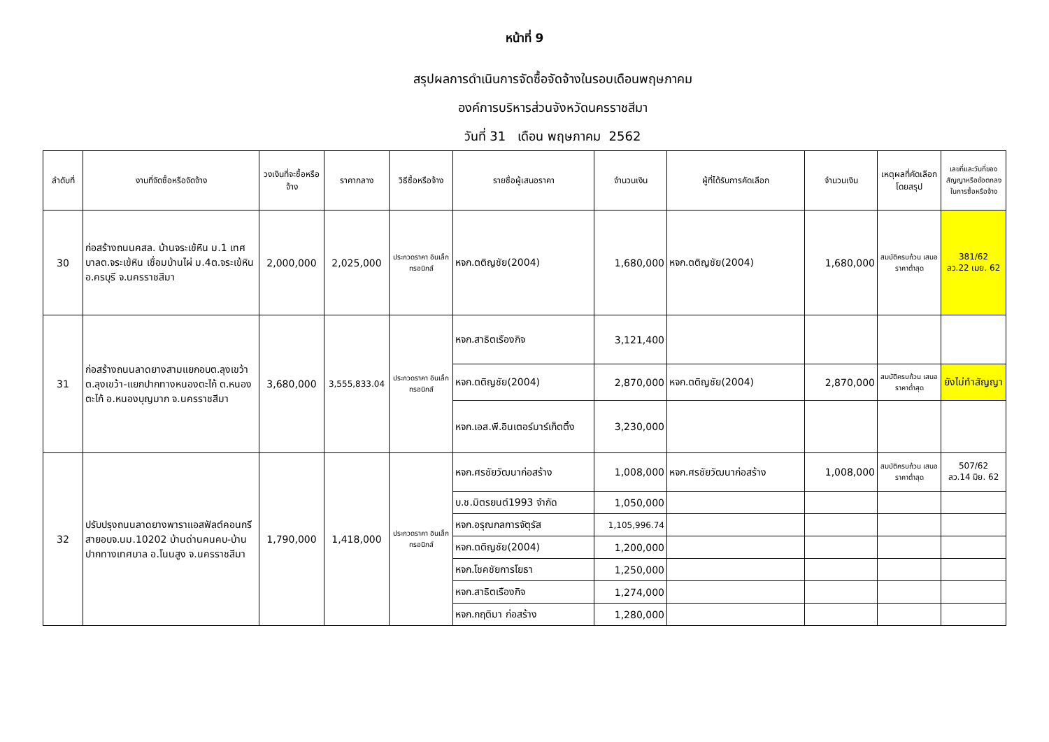หน้าที่ 9
สรุปผลการดำเนินการจัดซื้อจัดจ้างในรอบเดือนพฤษภาคม
องค์การบริหารส่วนจังหวัดนครราชสีมา
วันที่ 31 เดือน พฤษภาคม 2562
| ลำดับที่ | งานที่จัดซื้อหรือจัดจ้าง | วงเงินที่จะซื้อหรือจ้าง | ราคากลาง | วิธีซื้อหรือจ้าง | รายชื่อผู้เสนอราคา | จำนวนเงิน | ผู้ที่ได้รับการคัดเลือก | จำนวนเงิน | เหตุผลที่คัดเลือกโดยสรุป | เลขที่และวันที่ของสัญญาหรือข้อตกลงในการซื้อหรือจ้าง |
| --- | --- | --- | --- | --- | --- | --- | --- | --- | --- | --- |
| 30 | ก่อสร้างถนนคสล. บ้านจระเข้หิน ม.1 เทศบาลต.จระเข้หิน เชื่อมบ้านไผ่ ม.4ต.จระเข้หิน อ.ครบุรี จ.นครราชสีมา | 2,000,000 | 2,025,000 | ประกวดราคา อินเล็กทรอนิกส์ | หจก.ตติญชัย(2004) | 1,680,000 | หจก.ตติญชัย(2004) | 1,680,000 | สมบัติครบถ้วน เสนอราคาต่ำสุด | 381/62 ลว.22 เมย. 62 |
| 31 | ก่อสร้างถนนลาดยางสามแยกอบต.ลุงเขว้า ต.ลุงเขว้า-แยกปากทางหนองตะไก้ ต.หนองตะไก้ อ.หนองบุญมาก จ.นครราชสีมา | 3,680,000 | 3,555,833.04 | ประกวดราคา อินเล็กทรอนิกส์ | หจก.สาธิตเรืองกิจ | 3,121,400 | | | | |
| | | | | | หจก.ตติญชัย(2004) | 2,870,000 | หจก.ตติญชัย(2004) | 2,870,000 | สมบัติครบถ้วน เสนอราคาต่ำสุด | ยังไม่ทำสัญญา |
| | | | | | หจก.เอส.พี.อินเตอร์มาร์เก็ตติ้ง | 3,230,000 | | | | |
| 32 | ปรับปรุงถนนลาดยางพาราแอสฟัลต์คอนกรีสายอบจ.นม.10202 บ้านด่านคนคบ-บ้านปากทางเทศบาล อ.โนนสูง จ.นครราชสีมา | 1,790,000 | 1,418,000 | ประกวดราคา อินเล็กทรอนิกส์ | หจก.ศรชัยวัฒนาก่อสร้าง | 1,008,000 | หจก.ศรชัยวัฒนาก่อสร้าง | 1,008,000 | สมบัติครบถ้วน เสนอราคาต่ำสุด | 507/62 ลว.14 มิย. 62 |
| | | | | | บ.ช.มิตรยนต์1993 จำกัด | 1,050,000 | | | | |
| | | | | | หจก.อรุณกลการจัตุรัส | 1,105,996.74 | | | | |
| | | | | | หจก.ตติญชัย(2004) | 1,200,000 | | | | |
| | | | | | หจก.โชคชัยการโยธา | 1,250,000 | | | | |
| | | | | | หจก.สาธิตเรืองกิจ | 1,274,000 | | | | |
| | | | | | หจก.กฤติมา ก่อสร้าง | 1,280,000 | | | | |